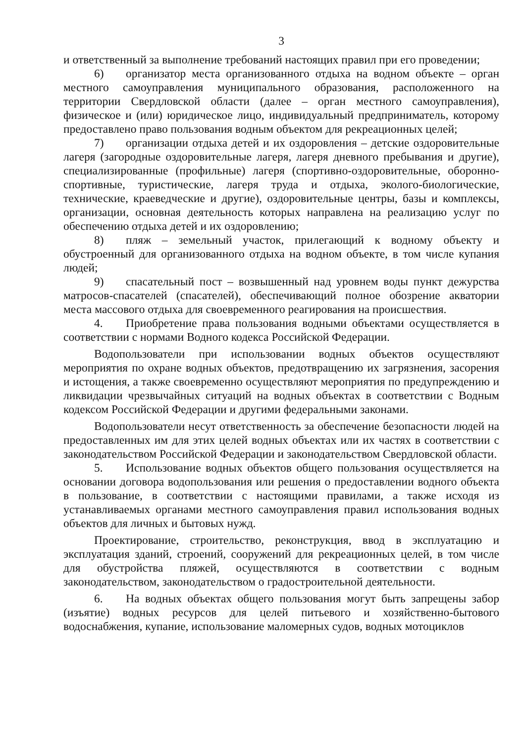3
и ответственный за выполнение требований настоящих правил при его проведении;
6) организатор места организованного отдыха на водном объекте – орган местного самоуправления муниципального образования, расположенного на территории Свердловской области (далее – орган местного самоуправления), физическое и (или) юридическое лицо, индивидуальный предприниматель, которому предоставлено право пользования водным объектом для рекреационных целей;
7) организации отдыха детей и их оздоровления – детские оздоровительные лагеря (загородные оздоровительные лагеря, лагеря дневного пребывания и другие), специализированные (профильные) лагеря (спортивно-оздоровительные, оборонно-спортивные, туристические, лагеря труда и отдыха, эколого-биологические, технические, краеведческие и другие), оздоровительные центры, базы и комплексы, организации, основная деятельность которых направлена на реализацию услуг по обеспечению отдыха детей и их оздоровлению;
8) пляж – земельный участок, прилегающий к водному объекту и обустроенный для организованного отдыха на водном объекте, в том числе купания людей;
9) спасательный пост – возвышенный над уровнем воды пункт дежурства матросов-спасателей (спасателей), обеспечивающий полное обозрение акватории места массового отдыха для своевременного реагирования на происшествия.
4. Приобретение права пользования водными объектами осуществляется в соответствии с нормами Водного кодекса Российской Федерации.
Водопользователи при использовании водных объектов осуществляют мероприятия по охране водных объектов, предотвращению их загрязнения, засорения и истощения, а также своевременно осуществляют мероприятия по предупреждению и ликвидации чрезвычайных ситуаций на водных объектах в соответствии с Водным кодексом Российской Федерации и другими федеральными законами.
Водопользователи несут ответственность за обеспечение безопасности людей на предоставленных им для этих целей водных объектах или их частях в соответствии с законодательством Российской Федерации и законодательством Свердловской области.
5. Использование водных объектов общего пользования осуществляется на основании договора водопользования или решения о предоставлении водного объекта в пользование, в соответствии с настоящими правилами, а также исходя из устанавливаемых органами местного самоуправления правил использования водных объектов для личных и бытовых нужд.
Проектирование, строительство, реконструкция, ввод в эксплуатацию и эксплуатация зданий, строений, сооружений для рекреационных целей, в том числе для обустройства пляжей, осуществляются в соответствии с водным законодательством, законодательством о градостроительной деятельности.
6. На водных объектах общего пользования могут быть запрещены забор (изъятие) водных ресурсов для целей питьевого и хозяйственно-бытового водоснабжения, купание, использование маломерных судов, водных мотоциклов